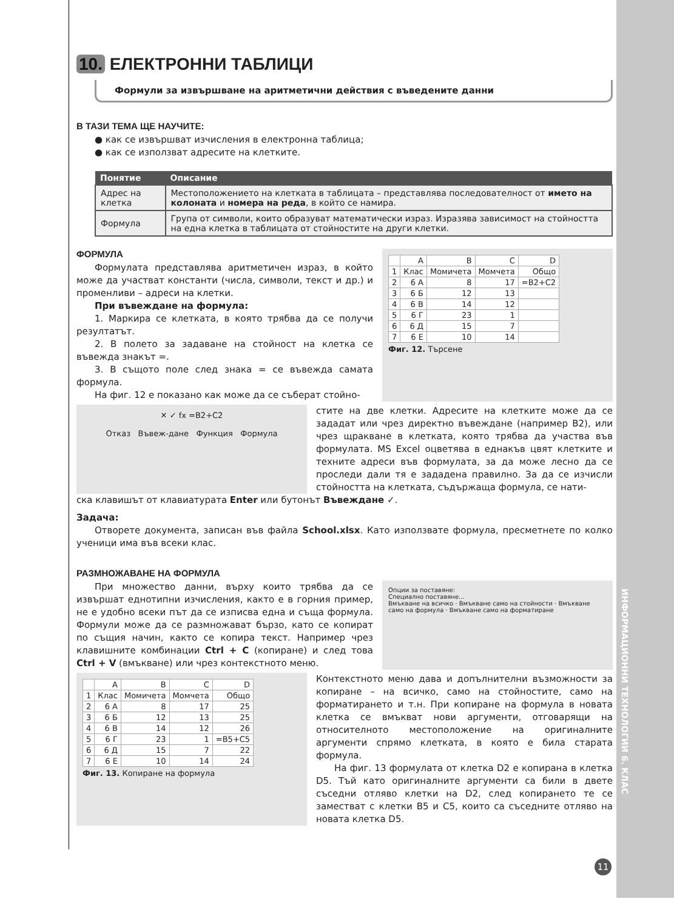10. ЕЛЕКТРОННИ ТАБЛИЦИ
Формули за извършване на аритметични действия с въведените данни
В ТАЗИ ТЕМА ЩЕ НАУЧИТЕ:
● как се извършват изчисления в електронна таблица;
● как се използват адресите на клетките.
| Понятие | Описание |
| --- | --- |
| Адрес на клетка | Местоположението на клетката в таблицата – представлява последователност от името на колоната и номера на реда , в който се намира. |
| Формула | Група от символи, които образуват математически израз. Изразява зависимост на стойността на една клетка в таблицата от стойностите на други клетки. |
ФОРМУЛА
Формулата представлява аритметичен израз, в който може да участват константи (числа, символи, текст и др.) и променливи – адреси на клетки.
При въвеждане на формула:
1. Маркира се клетката, в която трябва да се получи резултатът.
2. В полето за задаване на стойност на клетка се въвежда знакът =.
3. В същото поле след знака = се въвежда самата формула.
На фиг. 12 е показано как може да се съберат стойно-
| | A | B | C | D |
| 1 | Клас | Момичета | Момчета | Общо |
| 2 | 6 А | 8 | 17 | =B2+C2 |
| 3 | 6 Б | 12 | 13 | |
| 4 | 6 В | 14 | 12 | |
| 5 | 6 Г | 23 | 1 | |
| 6 | 6 Д | 15 | 7 | |
| 7 | 6 Е | 10 | 14 | |
Фиг. 12. Търсене
✕ ✓ fx =B2+C2
Отказ Въвеж-дане Функция Формула
стите на две клетки. Адресите на клетките може да се зададат или чрез директно въвеждане (например B2), или чрез щракване в клетката, която трябва да участва във формулата. MS Excel оцветява в еднакъв цвят клетките и техните адреси във формулата, за да може лесно да се проследи дали тя е зададена правилно. За да се изчисли стойността на клетката, съдържаща формула, се нати-
ска клавишът от клавиатурата Enter или бутонът Въвеждане ✓.
Задача:
Отворете документа, записан във файла School.xlsx. Като използвате формула, пресметнете по колко ученици има във всеки клас.
РАЗМНОЖАВАНЕ НА ФОРМУЛА
При множество данни, върху които трябва да се извършат еднотипни изчисления, както е в горния пример, не е удобно всеки път да се изписва една и съща формула. Формули може да се размножават бързо, като се копират по същия начин, както се копира текст. Например чрез клавишните комбинации Ctrl + C (копиране) и след това Ctrl + V (вмъкване) или чрез контекстното меню.
Опции за поставяне:
Специално поставяне...
Вмъкване на всичко · Вмъкване само на стойности · Вмъкване само на формула · Вмъкване само на форматиране
| | A | B | C | D |
| 1 | Клас | Момичета | Момчета | Общо |
| 2 | 6 А | 8 | 17 | 25 |
| 3 | 6 Б | 12 | 13 | 25 |
| 4 | 6 В | 14 | 12 | 26 |
| 5 | 6 Г | 23 | 1 | =B5+C5 |
| 6 | 6 Д | 15 | 7 | 22 |
| 7 | 6 Е | 10 | 14 | 24 |
Фиг. 13. Копиране на формула
Контекстното меню дава и допълнителни възможности за копиране – на всичко, само на стойностите, само на форматирането и т.н. При копиране на формула в новата клетка се вмъкват нови аргументи, отговарящи на относителното местоположение на оригиналните аргументи спрямо клетката, в която е била старата формула.
На фиг. 13 формулата от клетка D2 е копирана в клетка D5. Тъй като оригиналните аргументи са били в двете съседни отляво клетки на D2, след копирането те се заместват с клетки B5 и C5, които са съседните отляво на новата клетка D5.
ИНФОРМАЦИОННИ ТЕХНОЛОГИИ 6. КЛАС
11